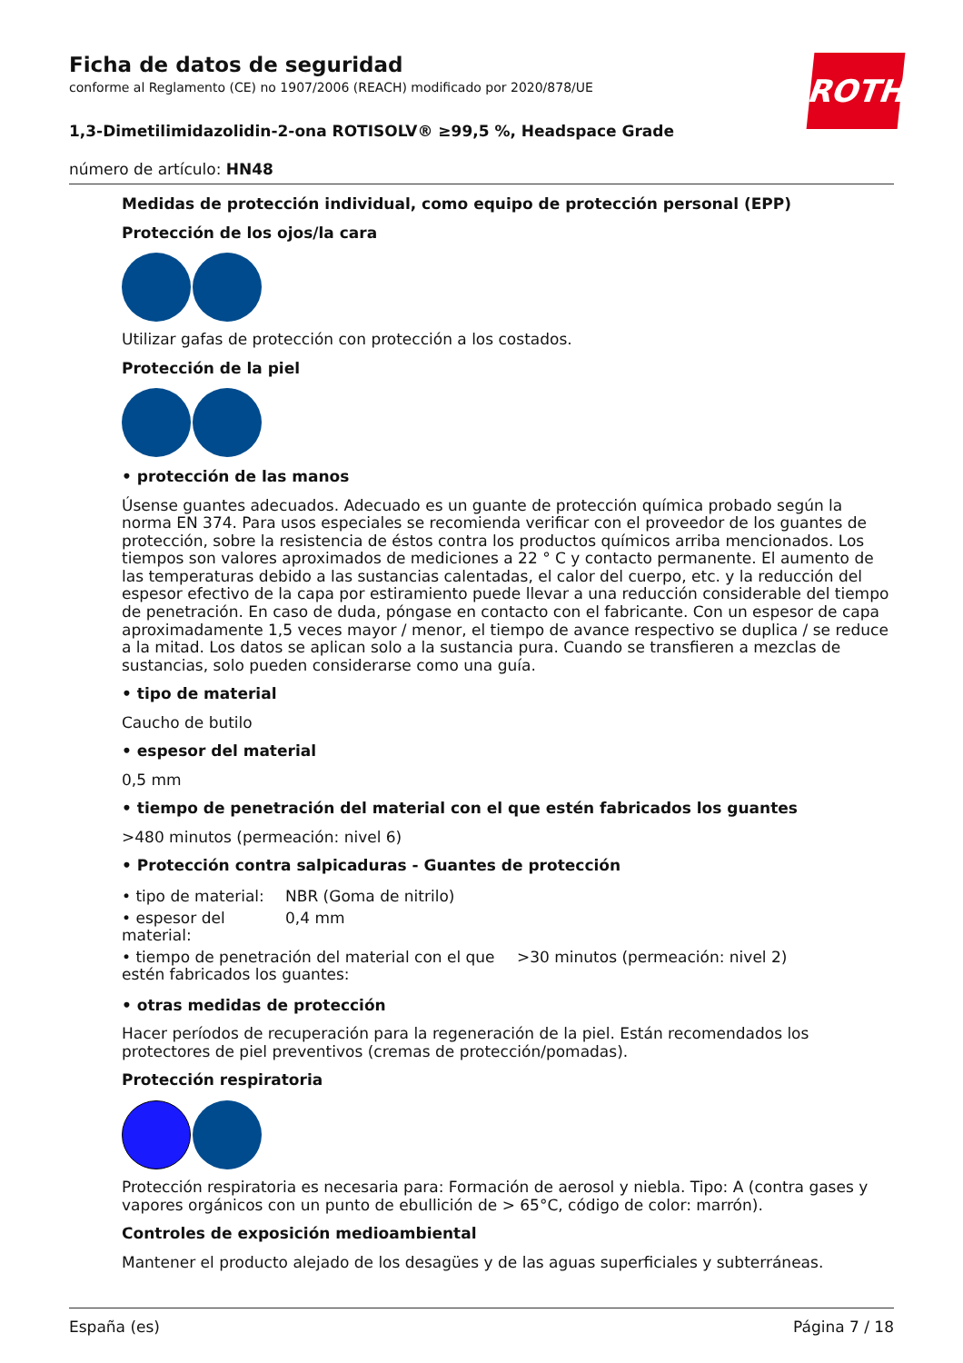Ficha de datos de seguridad
conforme al Reglamento (CE) no 1907/2006 (REACH) modificado por 2020/878/UE
ROTH
1,3-Dimetilimidazolidin-2-ona ROTISOLV® ≥99,5 %, Headspace Grade
número de artículo: HN48
Medidas de protección individual, como equipo de protección personal (EPP)
Protección de los ojos/la cara
Utilizar gafas de protección con protección a los costados.
Protección de la piel
• protección de las manos
Úsense guantes adecuados. Adecuado es un guante de protección química probado según la norma EN 374. Para usos especiales se recomienda verificar con el proveedor de los guantes de protección, sobre la resistencia de éstos contra los productos químicos arriba mencionados. Los tiempos son valores aproximados de mediciones a 22 ° C y contacto permanente. El aumento de las temperaturas debido a las sustancias calentadas, el calor del cuerpo, etc. y la reducción del espesor efectivo de la capa por estiramiento puede llevar a una reducción considerable del tiempo de penetración. En caso de duda, póngase en contacto con el fabricante. Con un espesor de capa aproximadamente 1,5 veces mayor / menor, el tiempo de avance respectivo se duplica / se reduce a la mitad. Los datos se aplican solo a la sustancia pura. Cuando se transfieren a mezclas de sustancias, solo pueden considerarse como una guía.
• tipo de material
Caucho de butilo
• espesor del material
0,5 mm
• tiempo de penetración del material con el que estén fabricados los guantes
>480 minutos (permeación: nivel 6)
• Protección contra salpicaduras - Guantes de protección
| • tipo de material: | NBR (Goma de nitrilo) |
| • espesor del material: | 0,4 mm |
| • tiempo de penetración del material con el que estén fabricados los guantes: | >30 minutos (permeación: nivel 2) |
• otras medidas de protección
Hacer períodos de recuperación para la regeneración de la piel. Están recomendados los protectores de piel preventivos (cremas de protección/pomadas).
Protección respiratoria
Protección respiratoria es necesaria para: Formación de aerosol y niebla. Tipo: A (contra gases y vapores orgánicos con un punto de ebullición de > 65°C, código de color: marrón).
Controles de exposición medioambiental
Mantener el producto alejado de los desagües y de las aguas superficiales y subterráneas.
España (es) Página 7 / 18